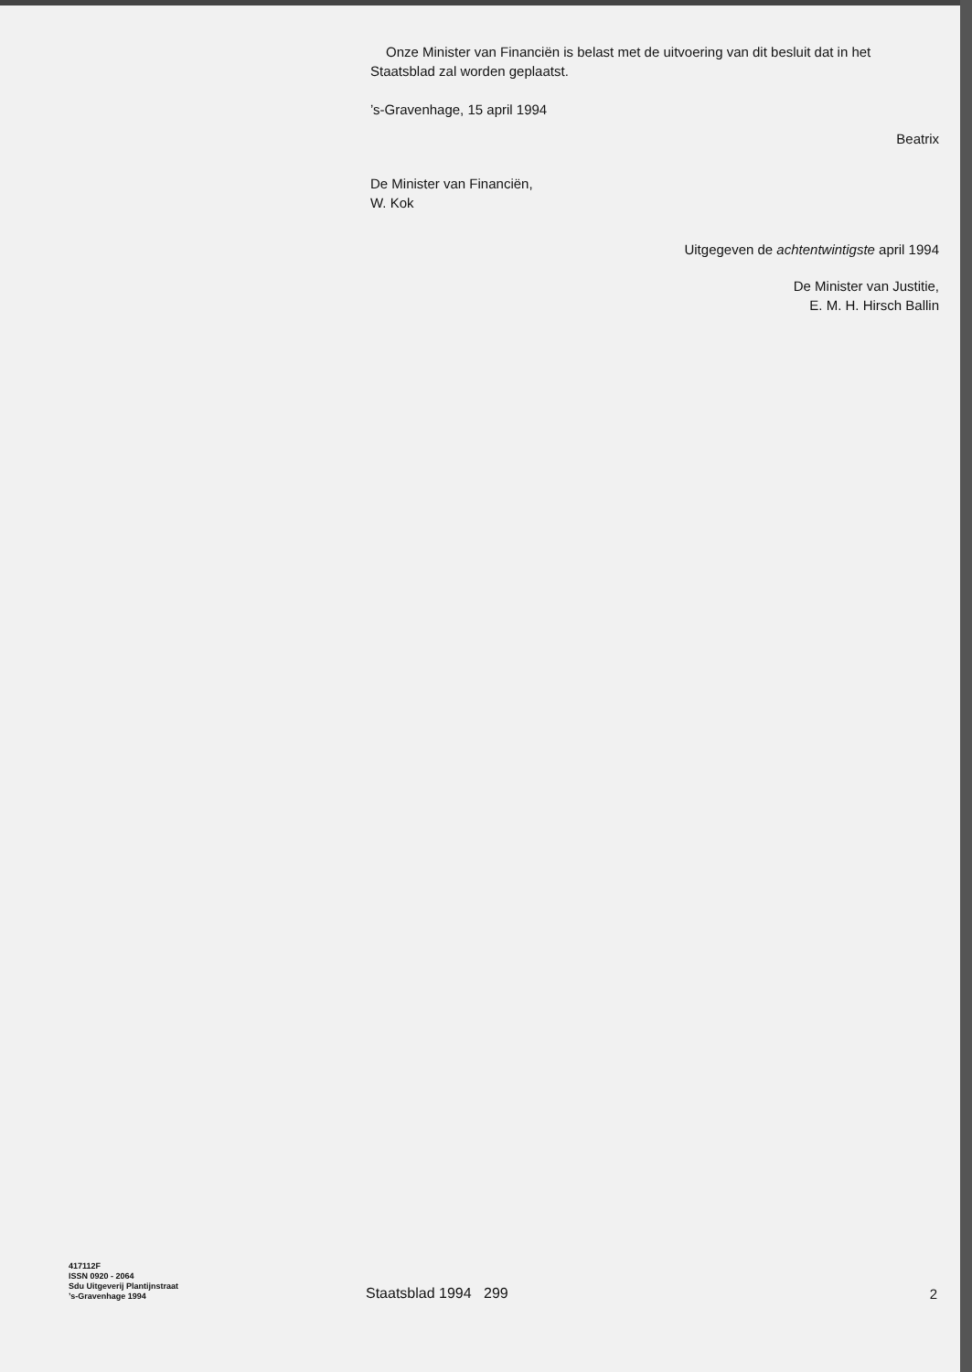Onze Minister van Financiën is belast met de uitvoering van dit besluit dat in het Staatsblad zal worden geplaatst.
’s-Gravenhage, 15 april 1994
Beatrix
De Minister van Financiën,
W. Kok
Uitgegeven de achtentwintigste april 1994
De Minister van Justitie,
E. M. H. Hirsch Ballin
417112F
ISSN 0920 - 2064
Sdu Uitgeverij Plantijnstraat
’s-Gravenhage 1994
Staatsblad 1994 299
2